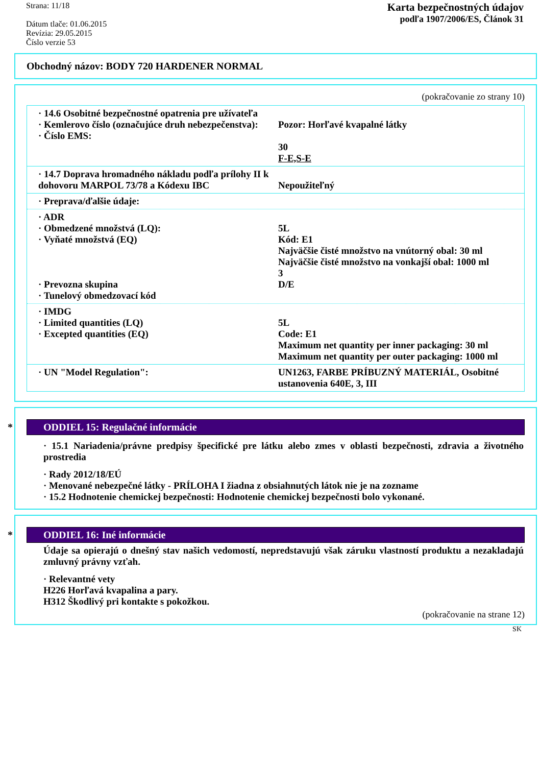Strana: 11/18
Dátum tlače: 01.06.2015
Revízia: 29.05.2015
Číslo verzie 53
Karta bezpečnostných údajov
podľa 1907/2006/ES, Článok 31
Obchodný názov: BODY 720 HARDENER NORMAL
(pokračovanie zo strany 10)
· 14.6 Osobitné bezpečnostné opatrenia pre užívateľa
· Kemlerovo číslo (označujúce druh nebezpečenstva):
· Číslo EMS:
Pozor: Horľavé kvapalné látky
30
F-E,S-E
· 14.7 Doprava hromadného nákladu podľa prílohy II k dohovoru MARPOL 73/78 a Kódexu IBC
Nepoužiteľný
· Preprava/ďalšie údaje:
· ADR
· Obmedzené množstvá (LQ):
· Vyňaté množstvá (EQ)
· Prevozna skupina
· Tunelový obmedzovací kód
5L
Kód: E1
Najväčšie čisté množstvo na vnútorný obal: 30 ml
Najväčšie čisté množstvo na vonkajší obal: 1000 ml
3
D/E
· IMDG
· Limited quantities (LQ)
· Excepted quantities (EQ)
5L
Code: E1
Maximum net quantity per inner packaging: 30 ml
Maximum net quantity per outer packaging: 1000 ml
· UN "Model Regulation": UN1263, FARBE PRÍBUZNÝ MATERIÁL, Osobitné ustanovenia 640E, 3, III
* ODDIEL 15: Regulačné informácie
· 15.1 Nariadenia/právne predpisy špecifické pre látku alebo zmes v oblasti bezpečnosti, zdravia a životného prostredia
· Rady 2012/18/EÚ
· Menované nebezpečné látky - PRÍLOHA I žiadna z obsiahnutých látok nie je na zozname
· 15.2 Hodnotenie chemickej bezpečnosti: Hodnotenie chemickej bezpečnosti bolo vykonané.
* ODDIEL 16: Iné informácie
Údaje sa opierajú o dnešný stav našich vedomostí, nepredstavujú však záruku vlastností produktu a nezakladajú zmluvný právny vzťah.
· Relevantné vety
H226 Horľavá kvapalina a pary.
H312 Škodlivý pri kontakte s pokožkou.
(pokračovanie na strane 12)
SK